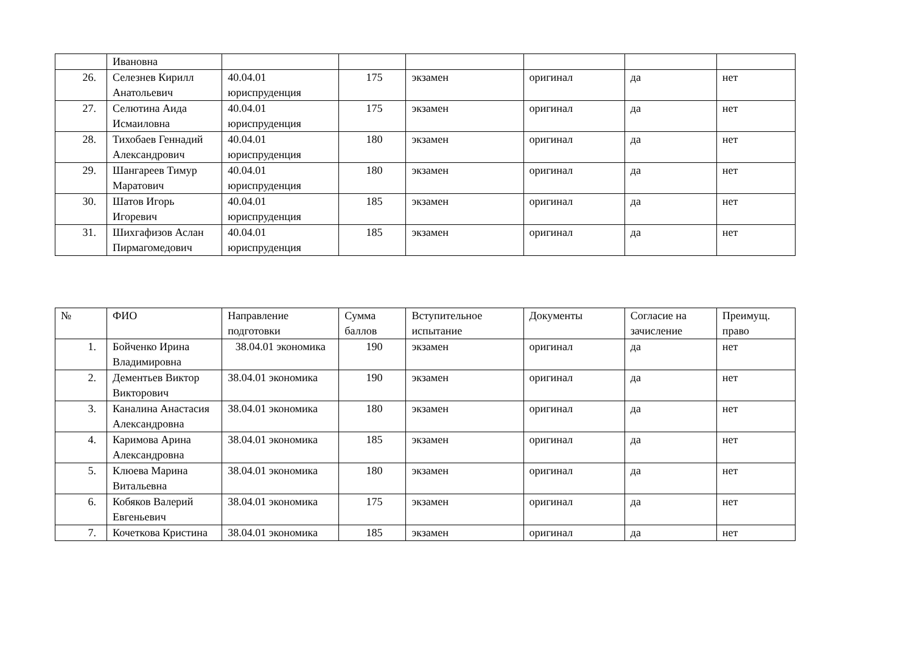| | Ивановна | | | | | | |
| 26. | Селезнев Кирилл Анатольевич | 40.04.01 юриспруденция | 175 | экзамен | оригинал | да | нет |
| 27. | Селютина Аида Исмаиловна | 40.04.01 юриспруденция | 175 | экзамен | оригинал | да | нет |
| 28. | Тихобаев Геннадий Александрович | 40.04.01 юриспруденция | 180 | экзамен | оригинал | да | нет |
| 29. | Шангареев Тимур Маратович | 40.04.01 юриспруденция | 180 | экзамен | оригинал | да | нет |
| 30. | Шатов Игорь Игоревич | 40.04.01 юриспруденция | 185 | экзамен | оригинал | да | нет |
| 31. | Шихгафизов Аслан Пирмагомедович | 40.04.01 юриспруденция | 185 | экзамен | оригинал | да | нет |
| № | ФИО | Направление подготовки | Сумма баллов | Вступительное испытание | Документы | Согласие на зачисление | Преимущ. право |
| 1. | Бойченко Ирина Владимировна | 38.04.01 экономика | 190 | экзамен | оригинал | да | нет |
| 2. | Дементьев Виктор Викторович | 38.04.01 экономика | 190 | экзамен | оригинал | да | нет |
| 3. | Каналина Анастасия Александровна | 38.04.01 экономика | 180 | экзамен | оригинал | да | нет |
| 4. | Каримова Арина Александровна | 38.04.01 экономика | 185 | экзамен | оригинал | да | нет |
| 5. | Клюева Марина Витальевна | 38.04.01 экономика | 180 | экзамен | оригинал | да | нет |
| 6. | Кобяков Валерий Евгеньевич | 38.04.01 экономика | 175 | экзамен | оригинал | да | нет |
| 7. | Кочеткова Кристина | 38.04.01 экономика | 185 | экзамен | оригинал | да | нет |